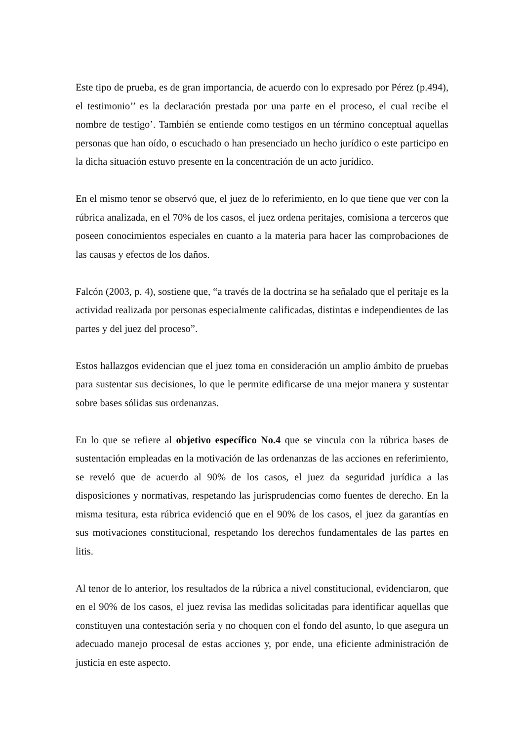Este tipo de prueba, es de gran importancia, de acuerdo con lo expresado por Pérez (p.494), el testimonio’’ es la declaración prestada por una parte en el proceso, el cual recibe el nombre de testigo’. También se entiende como testigos en un término conceptual aquellas personas que han oído, o escuchado o han presenciado un hecho jurídico o este participo en la dicha situación estuvo presente en la concentración de un acto jurídico.
En el mismo tenor se observó que, el juez de lo referimiento, en lo que tiene que ver con la rúbrica analizada, en el 70% de los casos, el juez ordena peritajes, comisiona a terceros que poseen conocimientos especiales en cuanto a la materia para hacer las comprobaciones de las causas y efectos de los daños.
Falcón (2003, p. 4), sostiene que, “a través de la doctrina se ha señalado que el peritaje es la actividad realizada por personas especialmente calificadas, distintas e independientes de las partes y del juez del proceso”.
Estos hallazgos evidencian que el juez toma en consideración un amplio ámbito de pruebas para sustentar sus decisiones, lo que le permite edificarse de una mejor manera y sustentar sobre bases sólidas sus ordenanzas.
En lo que se refiere al objetivo específico No.4 que se vincula con la rúbrica bases de sustentación empleadas en la motivación de las ordenanzas de las acciones en referimiento, se reveló que de acuerdo al 90% de los casos, el juez da seguridad jurídica a las disposiciones y normativas, respetando las jurisprudencias como fuentes de derecho. En la misma tesitura, esta rúbrica evidenció que en el 90% de los casos, el juez da garantías en sus motivaciones constitucional, respetando los derechos fundamentales de las partes en litis.
Al tenor de lo anterior, los resultados de la rúbrica a nivel constitucional, evidenciaron, que en el 90% de los casos, el juez revisa las medidas solicitadas para identificar aquellas que constituyen una contestación seria y no choquen con el fondo del asunto, lo que asegura un adecuado manejo procesal de estas acciones y, por ende, una eficiente administración de justicia en este aspecto.